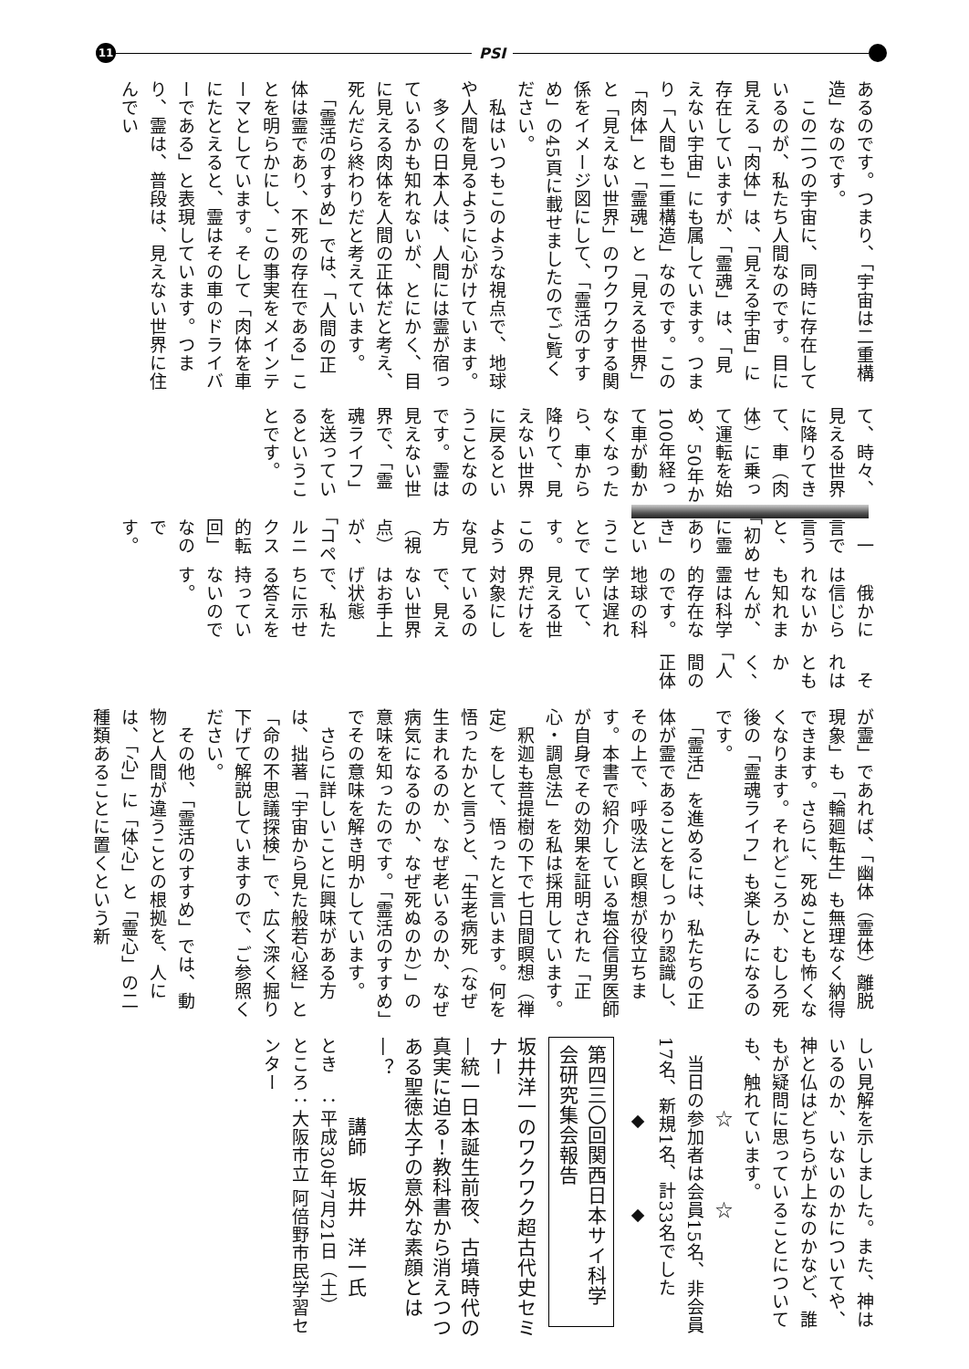11
PSI
あるのです。つまり、「宇宙は二重構造」なのです。
　この二つの宇宙に、同時に存在しているのが、私たち人間なのです。目に見える「肉体」は、「見える宇宙」に存在していますが、「霊魂」は、「見えない宇宙」にも属しています。つまり「人間も二重構造」なのです。この「肉体」と「霊魂」と「見える世界」と「見えない世界」のワクワクする関係をイメージ図にして、「霊活のすすめ」の45頁に載せましたのでご覧ください。
　私はいつもこのような視点で、地球や人間を見るように心がけています。
　多くの日本人は、人間には霊が宿っているかも知れないが、とにかく、目に見える肉体を人間の正体だと考え、死んだら終わりだと考えています。
　「霊活のすすめ」では、「人間の正体は霊であり、不死の存在である」ことを明らかにし、この事実をメインテーマとしています。そして「肉体を車にたとえると、霊はその車のドライバーである」と表現しています。つまり、霊は、普段は、見えない世界に住んでい
て、時々、見える世界に降りてきて、車（肉体）に乗って運転を始め、50年か100年経って車が動かなくなったら、車から降りて、見えない世界に戻るということなのです。霊は見えない世界で、「霊魂ライフ」を送っているということです。
　一言で言うと、「初めに霊ありき」ということです。このような見方（視点）が、「コペルニクス的転回」なのです。
　俄かには信じられないかも知れませんが、霊は科学的存在なのです。地球の科学は遅れていて、見える世界だけを対象にしているので、見えない世界はお手上げ状態で、私たちに示せる答えを持っていないのです。
　それはともかく、「人間の正体
が霊」であれば、「幽体（霊体）離脱現象」も「輪廻転生」も無理なく納得できます。さらに、死ぬことも怖くなくなります。それどころか、むしろ死後の「霊魂ライフ」も楽しみになるのです。
　「霊活」を進めるには、私たちの正体が霊であることをしっかり認識し、その上で、呼吸法と瞑想が役立ちます。本書で紹介している塩谷信男医師が自身でその効果を証明された「正心・調息法」を私は採用しています。
　釈迦も菩提樹の下で七日間瞑想（禅定）をして、悟ったと言います。何を悟ったかと言うと、「生老病死（なぜ生まれるのか、なぜ老いるのか、なぜ病気になるのか、なぜ死ぬのか）」の意味を知ったのです。「霊活のすすめ」でその意味を解き明かしています。
　さらに詳しいことに興味がある方は、拙著「宇宙から見た般若心経」と「命の不思議探検」で、広く深く掘り下げて解説していますので、ご参照ください。
　その他、「霊活のすすめ」では、動物と人間が違うことの根拠を、人には、「心」に「体心」と「霊心」の二種類あることに置くという新
しい見解を示しました。また、神はいるのか、いないのかについてや、神と仏はどちらが上なのかなど、誰もが疑問に思っていることについても、触れています。
　　　　☆　　　　☆
　当日の参加者は会員15名、非会員17名、新規1名、計33名でした
　　　　◆　　　　◆
第四三〇回関西日本サイ科学会研究集会報告
坂井洋一のワクワク超古代史セミナー
—統一日本誕生前夜、古墳時代の真実に迫る！教科書から消えつつある聖徳太子の意外な素顔とは—？
　　　　講師　坂井　洋一氏
とき　：平成30年7月21日（土）
ところ：大阪市立 阿倍野市民学習センター